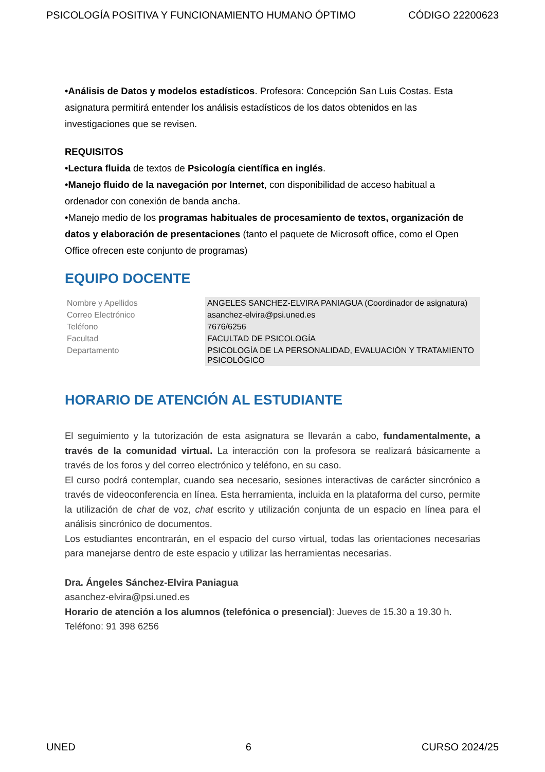PSICOLOGÍA POSITIVA Y FUNCIONAMIENTO HUMANO ÓPTIMO CÓDIGO 22200623
•Análisis de Datos y modelos estadísticos. Profesora: Concepción San Luis Costas. Esta asignatura permitirá entender los análisis estadísticos de los datos obtenidos en las investigaciones que se revisen.
REQUISITOS
•Lectura fluida de textos de Psicología científica en inglés.
•Manejo fluido de la navegación por Internet, con disponibilidad de acceso habitual a ordenador con conexión de banda ancha.
•Manejo medio de los programas habituales de procesamiento de textos, organización de datos y elaboración de presentaciones (tanto el paquete de Microsoft office, como el Open Office ofrecen este conjunto de programas)
EQUIPO DOCENTE
| Nombre y Apellidos | ANGELES SANCHEZ-ELVIRA PANIAGUA (Coordinador de asignatura) |
| Correo Electrónico | asanchez-elvira@psi.uned.es |
| Teléfono | 7676/6256 |
| Facultad | FACULTAD DE PSICOLOGÍA |
| Departamento | PSICOLOGÍA DE LA PERSONALIDAD, EVALUACIÓN Y TRATAMIENTO PSICOLÓGICO |
HORARIO DE ATENCIÓN AL ESTUDIANTE
El seguimiento y la tutorización de esta asignatura se llevarán a cabo, fundamentalmente, a través de la comunidad virtual. La interacción con la profesora se realizará básicamente a través de los foros y del correo electrónico y teléfono, en su caso.
El curso podrá contemplar, cuando sea necesario, sesiones interactivas de carácter sincrónico a través de videoconferencia en línea. Esta herramienta, incluida en la plataforma del curso, permite la utilización de chat de voz, chat escrito y utilización conjunta de un espacio en línea para el análisis sincrónico de documentos.
Los estudiantes encontrarán, en el espacio del curso virtual, todas las orientaciones necesarias para manejarse dentro de este espacio y utilizar las herramientas necesarias.
Dra. Ángeles Sánchez-Elvira Paniagua
asanchez-elvira@psi.uned.es
Horario de atención a los alumnos (telefónica o presencial): Jueves de 15.30 a 19.30 h.
Teléfono: 91 398 6256
UNED 6 CURSO 2024/25